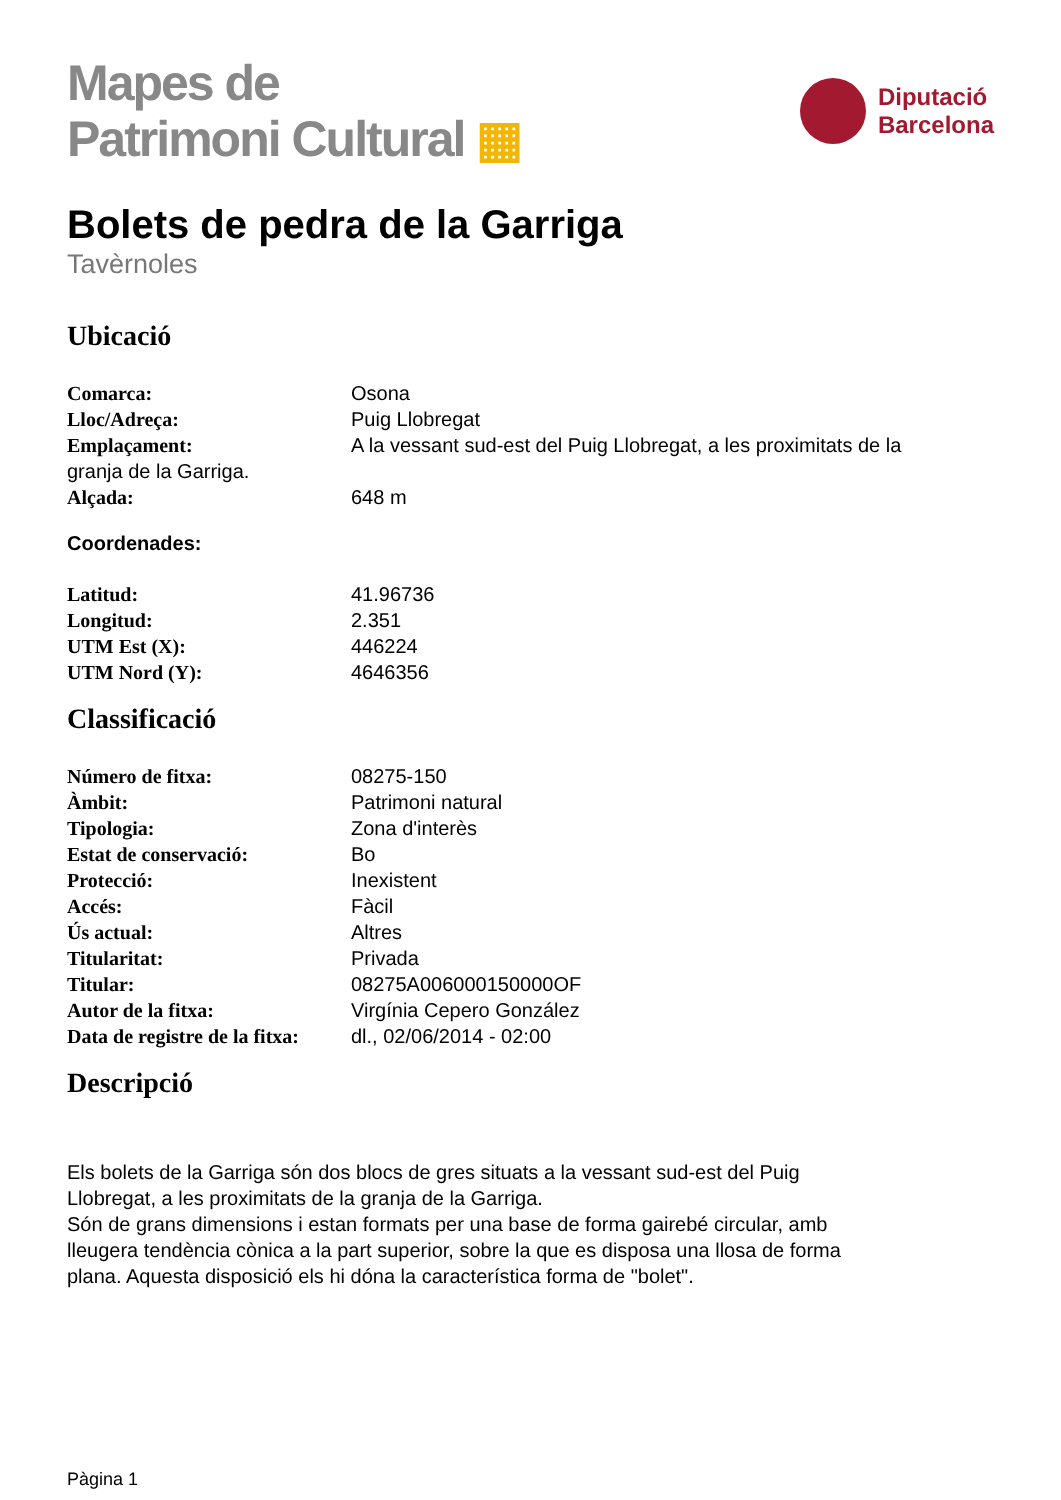Mapes de
Patrimoni Cultural ▦
Diputació
Barcelona
Bolets de pedra de la Garriga
Tavèrnoles
Ubicació
Comarca: Osona
Lloc/Adreça: Puig Llobregat
Emplaçament: A la vessant sud-est del Puig Llobregat, a les proximitats de la
granja de la Garriga.
Alçada: 648 m
Coordenades:
Latitud: 41.96736
Longitud: 2.351
UTM Est (X): 446224
UTM Nord (Y): 4646356
Classificació
Número de fitxa: 08275-150
Àmbit: Patrimoni natural
Tipologia: Zona d'interès
Estat de conservació: Bo
Protecció: Inexistent
Accés: Fàcil
Ús actual: Altres
Titularitat: Privada
Titular: 08275A006000150000OF
Autor de la fitxa: Virgínia Cepero González
Data de registre de la fitxa:
dl., 02/06/2014 - 02:00
Descripció
Els bolets de la Garriga són dos blocs de gres situats a la vessant sud-est del Puig
Llobregat, a les proximitats de la granja de la Garriga.
Són de grans dimensions i estan formats per una base de forma gairebé circular, amb
lleugera tendència cònica a la part superior, sobre la que es disposa una llosa de forma
plana. Aquesta disposició els hi dóna la característica forma de "bolet".
Pàgina 1